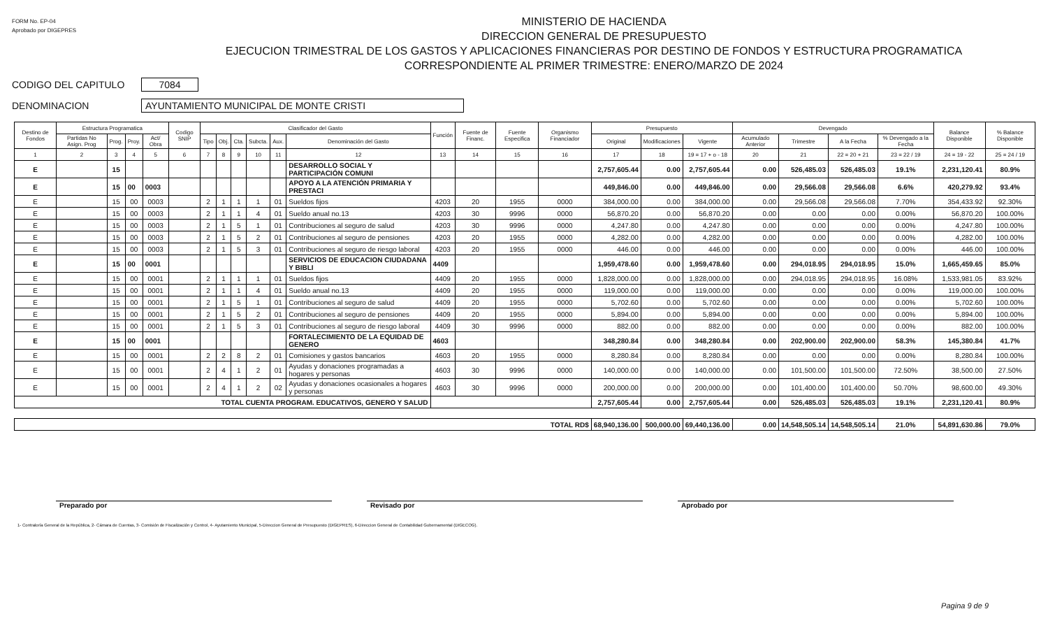FORM No. EP-04
Aprobado por DIGEPRES
MINISTERIO DE HACIENDA
DIRECCION GENERAL DE PRESUPUESTO
EJECUCION TRIMESTRAL DE LOS GASTOS Y APLICACIONES FINANCIERAS POR DESTINO DE FONDOS Y ESTRUCTURA PROGRAMATICA
CORRESPONDIENTE AL PRIMER TRIMESTRE: ENERO/MARZO DE 2024
CODIGO DEL CAPITULO 7084
DENOMINACION AYUNTAMIENTO MUNICIPAL DE MONTE CRISTI
| Destino de Fondos | Estructura Programatica | | | | Codigo SNIP | Clasificador del Gasto | | | | | | Función | Fuente de Financ. | Fuente Especifica | Organismo Financiador | Presupuesto | | | Devengado | | | | Balance Disponible | % Balance Disponible |
| --- | --- | --- | --- | --- | --- | --- | --- | --- | --- | --- | --- | --- | --- | --- | --- | --- | --- | --- | --- | --- | --- | --- | --- | --- |
| | Partidas No Asign. Prog | Prog. | Proy. | Act/ Obra | | Tipo | Obj. | Cta. | Subcta. | Aux. | Denominación del Gasto | | | | | Original | Modificaciones | Vigente | Acumulado Anterior | Trimestre | A la Fecha | % Devengado a la Fecha | | |
| 1 | 2 | 3 | 4 | 5 | 6 | 7 | 8 | 9 | 10 | 11 | 12 | 13 | 14 | 15 | 16 | 17 | 18 | 19 = 17 + o - 18 | 20 | 21 | 22 = 20 + 21 | 23 = 22 / 19 | 24 = 19 - 22 | 25 = 24 / 19 |
| E | | 15 | | | | | | | | | DESARROLLO SOCIAL Y PARTICIPACIÓN COMUNI | | | | | 2,757,605.44 | 0.00 | 2,757,605.44 | 0.00 | 526,485.03 | 526,485.03 | 19.1% | 2,231,120.41 | 80.9% |
| E | | 15 | 00 | 0003 | | | | | | | APOYO A LA ATENCIÓN PRIMARIA Y PRESTACI | | | | | 449,846.00 | 0.00 | 449,846.00 | 0.00 | 29,566.08 | 29,566.08 | 6.6% | 420,279.92 | 93.4% |
| E | | 15 | 00 | 0003 | | 2 | 1 | 1 | 1 | 01 | Sueldos fijos | 4203 | 20 | 1955 | 0000 | 384,000.00 | 0.00 | 384,000.00 | 0.00 | 29,566.08 | 29,566.08 | 7.70% | 354,433.92 | 92.30% |
| E | | 15 | 00 | 0003 | | 2 | 1 | 1 | 4 | 01 | Sueldo anual no.13 | 4203 | 30 | 9996 | 0000 | 56,870.20 | 0.00 | 56,870.20 | 0.00 | 0.00 | 0.00 | 0.00% | 56,870.20 | 100.00% |
| E | | 15 | 00 | 0003 | | 2 | 1 | 5 | 1 | 01 | Contribuciones al seguro de salud | 4203 | 30 | 9996 | 0000 | 4,247.80 | 0.00 | 4,247.80 | 0.00 | 0.00 | 0.00 | 0.00% | 4,247.80 | 100.00% |
| E | | 15 | 00 | 0003 | | 2 | 1 | 5 | 2 | 01 | Contribuciones al seguro de pensiones | 4203 | 20 | 1955 | 0000 | 4,282.00 | 0.00 | 4,282.00 | 0.00 | 0.00 | 0.00 | 0.00% | 4,282.00 | 100.00% |
| E | | 15 | 00 | 0003 | | 2 | 1 | 5 | 3 | 01 | Contribuciones al seguro de riesgo laboral | 4203 | 20 | 1955 | 0000 | 446.00 | 0.00 | 446.00 | 0.00 | 0.00 | 0.00 | 0.00% | 446.00 | 100.00% |
| E | | 15 | 00 | 0001 | | | | | | | SERVICIOS DE EDUCACION CIUDADANA Y BIBLI | 4409 | | | | 1,959,478.60 | 0.00 | 1,959,478.60 | 0.00 | 294,018.95 | 294,018.95 | 15.0% | 1,665,459.65 | 85.0% |
| E | | 15 | 00 | 0001 | | 2 | 1 | 1 | 1 | 01 | Sueldos fijos | 4409 | 20 | 1955 | 0000 | 1,828,000.00 | 0.00 | 1,828,000.00 | 0.00 | 294,018.95 | 294,018.95 | 16.08% | 1,533,981.05 | 83.92% |
| E | | 15 | 00 | 0001 | | 2 | 1 | 1 | 4 | 01 | Sueldo anual no.13 | 4409 | 20 | 1955 | 0000 | 119,000.00 | 0.00 | 119,000.00 | 0.00 | 0.00 | 0.00 | 0.00% | 119,000.00 | 100.00% |
| E | | 15 | 00 | 0001 | | 2 | 1 | 5 | 1 | 01 | Contribuciones al seguro de salud | 4409 | 20 | 1955 | 0000 | 5,702.60 | 0.00 | 5,702.60 | 0.00 | 0.00 | 0.00 | 0.00% | 5,702.60 | 100.00% |
| E | | 15 | 00 | 0001 | | 2 | 1 | 5 | 2 | 01 | Contribuciones al seguro de pensiones | 4409 | 20 | 1955 | 0000 | 5,894.00 | 0.00 | 5,894.00 | 0.00 | 0.00 | 0.00 | 0.00% | 5,894.00 | 100.00% |
| E | | 15 | 00 | 0001 | | 2 | 1 | 5 | 3 | 01 | Contribuciones al seguro de riesgo laboral | 4409 | 30 | 9996 | 0000 | 882.00 | 0.00 | 882.00 | 0.00 | 0.00 | 0.00 | 0.00% | 882.00 | 100.00% |
| E | | 15 | 00 | 0001 | | | | | | | FORTALECIMIENTO DE LA EQUIDAD DE GENERO | 4603 | | | | 348,280.84 | 0.00 | 348,280.84 | 0.00 | 202,900.00 | 202,900.00 | 58.3% | 145,380.84 | 41.7% |
| E | | 15 | 00 | 0001 | | 2 | 2 | 8 | 2 | 01 | Comisiones y gastos bancarios | 4603 | 20 | 1955 | 0000 | 8,280.84 | 0.00 | 8,280.84 | 0.00 | 0.00 | 0.00 | 0.00% | 8,280.84 | 100.00% |
| E | | 15 | 00 | 0001 | | 2 | 4 | 1 | 2 | 01 | Ayudas y donaciones programadas a hogares y personas | 4603 | 30 | 9996 | 0000 | 140,000.00 | 0.00 | 140,000.00 | 0.00 | 101,500.00 | 101,500.00 | 72.50% | 38,500.00 | 27.50% |
| E | | 15 | 00 | 0001 | | 2 | 4 | 1 | 2 | 02 | Ayudas y donaciones ocasionales a hogares y personas | 4603 | 30 | 9996 | 0000 | 200,000.00 | 0.00 | 200,000.00 | 0.00 | 101,400.00 | 101,400.00 | 50.70% | 98,600.00 | 49.30% |
| TOTAL CUENTA PROGRAM. EDUCATIVOS, GENERO Y SALUD | | | | | | | | | | | | | | | | 2,757,605.44 | 0.00 | 2,757,605.44 | 0.00 | 526,485.03 | 526,485.03 | 19.1% | 2,231,120.41 | 80.9% |
| TOTAL RD$ | | | | | | | | | | | | | | | | 68,940,136.00 | 500,000.00 | 69,440,136.00 | 0.00 | 14,548,505.14 | 14,548,505.14 | 21.0% | 54,891,630.86 | 79.0% |
Preparado por Revisado por Aprobado por
1- Contraloría General de la República, 2- Cámara de Cuentas, 3- Comisión de Fiscalización y Control, 4- Ayutamiento Municipal, 5-Direccion General de Presupuesto (DIGEPRES), 6-Direccion General de Contabilidad Gubernamental (DIGECOG).
Pagina 9 de 9